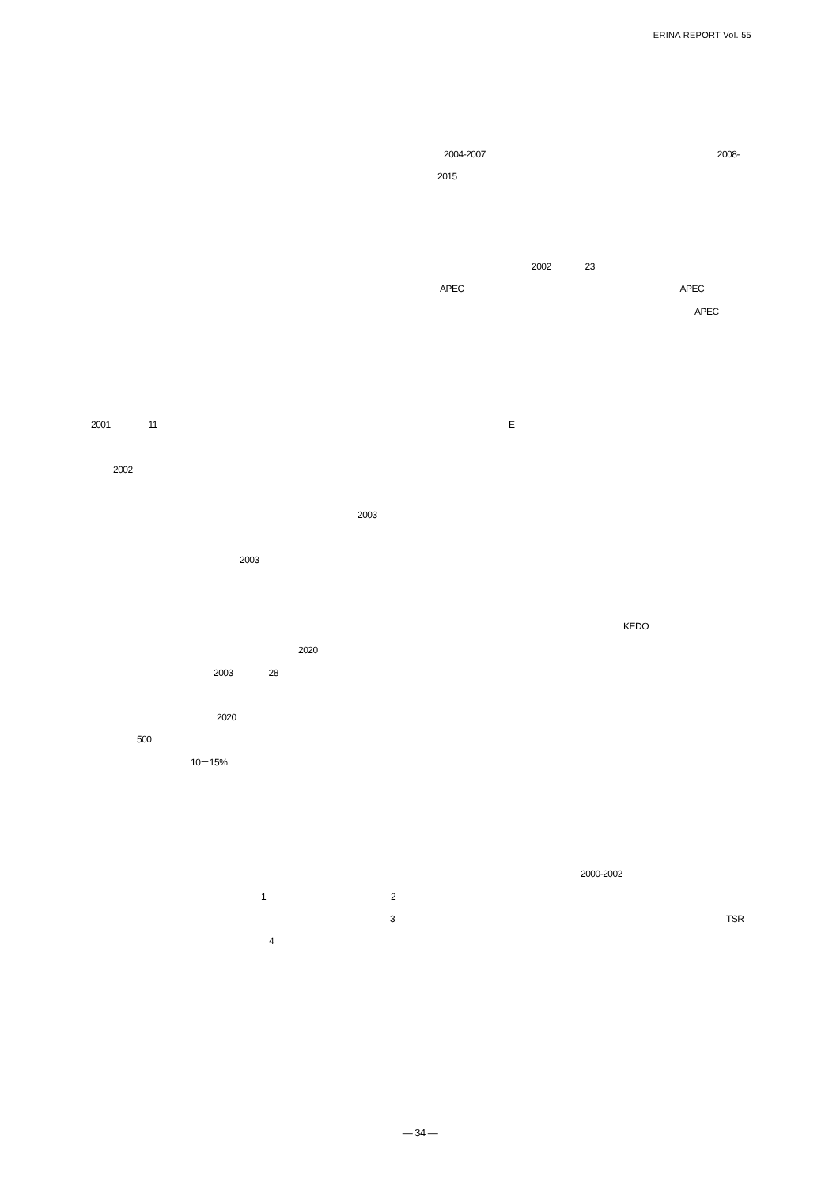ERINA REPORT Vol. 55
2001 11
2002
2003
2003
2020
2003 28
2020
500
10－15%
1 2
3
4
2004-2007 2008-
2015
2002 23
APEC APEC
APEC
E
KEDO
2000-2002
TSR
— 34 —